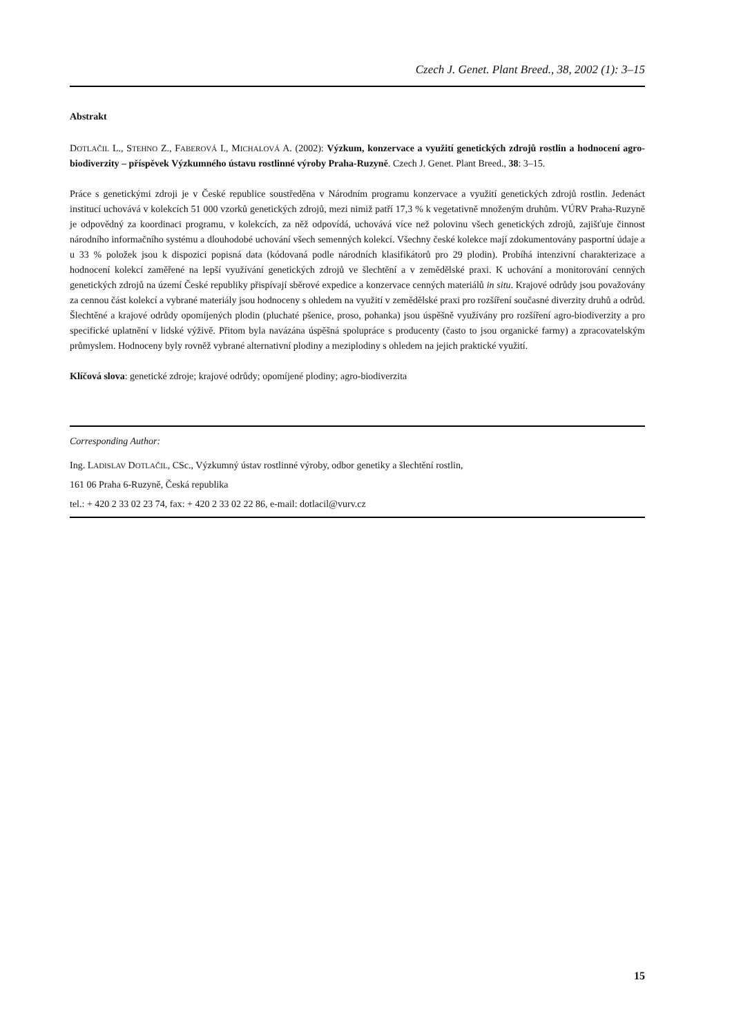Czech J. Genet. Plant Breed., 38, 2002 (1): 3–15
Abstrakt
DOTLAČIL L., STEHNO Z., FABEROVÁ I., MICHALOVÁ A. (2002): Výzkum, konzervace a využití genetických zdrojů rostlin a hodnocení agro-biodiverzity – příspěvek Výzkumného ústavu rostlinné výroby Praha-Ruzyně. Czech J. Genet. Plant Breed., 38: 3–15.
Práce s genetickými zdroji je v České republice soustředěna v Národním programu konzervace a využití genetických zdrojů rostlin. Jedenáct institucí uchovává v kolekcích 51 000 vzorků genetických zdrojů, mezi nimiž patří 17,3 % k vegetativně množeným druhům. VÚRV Praha-Ruzyně je odpovědný za koordinaci programu, v kolekcích, za něž odpovídá, uchovává více než polovinu všech genetických zdrojů, zajišťuje činnost národního informačního systému a dlouhodobé uchování všech semenných kolekcí. Všechny české kolekce mají zdokumentovány pasportní údaje a u 33 % položek jsou k dispozici popisná data (kódovaná podle národních klasifikátorů pro 29 plodin). Probíhá intenzivní charakterizace a hodnocení kolekcí zaměřené na lepší využívání genetických zdrojů ve šlechtění a v zemědělské praxi. K uchování a monitorování cenných genetických zdrojů na území České republiky přispívají sběrové expedice a konzervace cenných materiálů in situ. Krajové odrůdy jsou považovány za cennou část kolekcí a vybrané materiály jsou hodnoceny s ohledem na využití v zemědělské praxi pro rozšíření současné diverzity druhů a odrůd. Šlechtěné a krajové odrůdy opomíjených plodin (pluchaté pšenice, proso, pohanka) jsou úspěšně využívány pro rozšíření agro-biodiverzity a pro specifické uplatnění v lidské výživě. Přitom byla navázána úspěšná spolupráce s producenty (často to jsou organické farmy) a zpracovatelským průmyslem. Hodnoceny byly rovněž vybrané alternativní plodiny a meziplodiny s ohledem na jejich praktické využití.
Klíčová slova: genetické zdroje; krajové odrůdy; opomíjené plodiny; agro-biodiverzita
Corresponding Author:
Ing. LADISLAV DOTLAČIL, CSc., Výzkumný ústav rostlinné výroby, odbor genetiky a šlechtění rostlin,
161 06 Praha 6-Ruzyně, Česká republika
tel.: + 420 2 33 02 23 74, fax: + 420 2 33 02 22 86, e-mail: dotlacil@vurv.cz
15